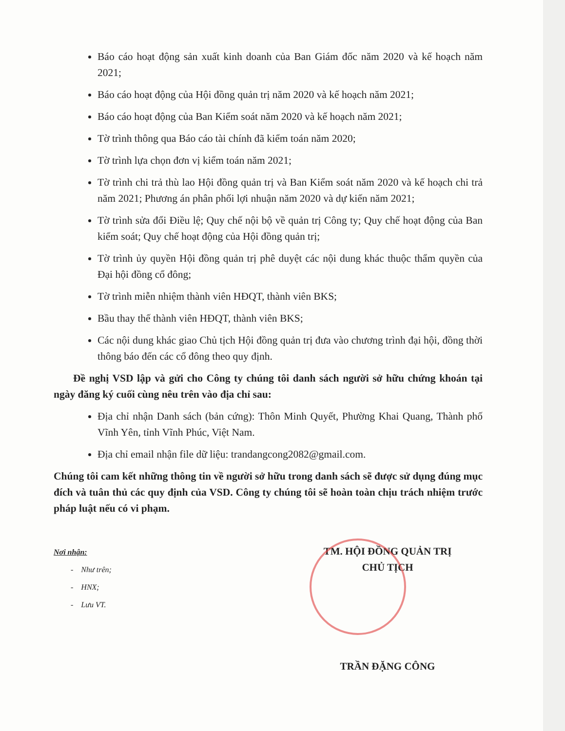Báo cáo hoạt động sản xuất kinh doanh của Ban Giám đốc năm 2020 và kế hoạch năm 2021;
Báo cáo hoạt động của Hội đồng quản trị năm 2020 và kế hoạch năm 2021;
Báo cáo hoạt động của Ban Kiểm soát năm 2020 và kế hoạch năm 2021;
Tờ trình thông qua Báo cáo tài chính đã kiểm toán năm 2020;
Tờ trình lựa chọn đơn vị kiểm toán năm 2021;
Tờ trình chi trả thù lao Hội đồng quản trị và Ban Kiểm soát năm 2020 và kế hoạch chi trả năm 2021; Phương án phân phối lợi nhuận năm 2020 và dự kiến năm 2021;
Tờ trình sửa đổi Điều lệ; Quy chế nội bộ về quản trị Công ty; Quy chế hoạt động của Ban kiểm soát; Quy chế hoạt động của Hội đồng quản trị;
Tờ trình ủy quyền Hội đồng quản trị phê duyệt các nội dung khác thuộc thẩm quyền của Đại hội đồng cổ đông;
Tờ trình miễn nhiệm thành viên HĐQT, thành viên BKS;
Bầu thay thế thành viên HĐQT, thành viên BKS;
Các nội dung khác giao Chủ tịch Hội đồng quản trị đưa vào chương trình đại hội, đồng thời thông báo đến các cổ đông theo quy định.
Đề nghị VSD lập và gửi cho Công ty chúng tôi danh sách người sở hữu chứng khoán tại ngày đăng ký cuối cùng nêu trên vào địa chỉ sau:
Địa chỉ nhận Danh sách (bản cứng): Thôn Minh Quyết, Phường Khai Quang, Thành phố Vĩnh Yên, tỉnh Vĩnh Phúc, Việt Nam.
Địa chỉ email nhận file dữ liệu: trandangcong2082@gmail.com.
Chúng tôi cam kết những thông tin về người sở hữu trong danh sách sẽ được sử dụng đúng mục đích và tuân thủ các quy định của VSD. Công ty chúng tôi sẽ hoàn toàn chịu trách nhiệm trước pháp luật nếu có vi phạm.
Nơi nhận:
- Như trên;
- HNX;
- Lưu VT.
TM. HỘI ĐỒNG QUẢN TRỊ
CHỦ TỊCH
TRẦN ĐẶNG CÔNG